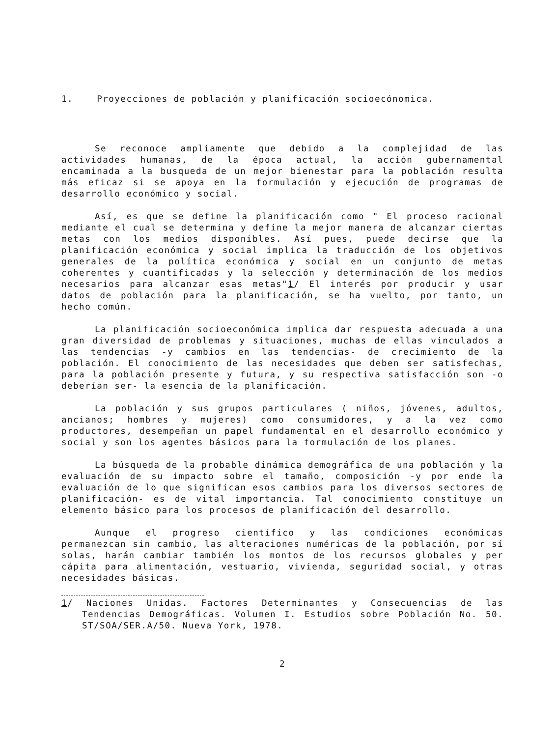1. Proyecciones de población y planificación socioecónomica.
Se reconoce ampliamente que debido a la complejidad de las actividades humanas, de la época actual, la acción gubernamental encaminada a la busqueda de un mejor bienestar para la población resulta más eficaz si se apoya en la formulación y ejecución de programas de desarrollo económico y social.
Así, es que se define la planificación como " El proceso racional mediante el cual se determina y define la mejor manera de alcanzar ciertas metas con los medios disponibles. Así pues, puede decirse que la planificación económica y social implica la traducción de los objetivos generales de la política económica y social en un conjunto de metas coherentes y cuantificadas y la selección y determinación de los medios necesarios para alcanzar esas metas"1/ El interés por producir y usar datos de población para la planificación, se ha vuelto, por tanto, un hecho común.
La planificación socioeconómica implica dar respuesta adecuada a una gran diversidad de problemas y situaciones, muchas de ellas vinculados a las tendencias -y cambios en las tendencias- de crecimiento de la población. El conocimiento de las necesidades que deben ser satisfechas, para la población presente y futura, y su respectiva satisfacción son -o deberían ser- la esencia de la planificación.
La población y sus grupos particulares ( niños, jóvenes, adultos, ancianos; hombres y mujeres) como consumidores, y a la vez como productores, desempeñan un papel fundamental en el desarrollo económico y social y son los agentes básicos para la formulación de los planes.
La búsqueda de la probable dinámica demográfica de una población y la evaluación de su impacto sobre el tamaño, composición -y por ende la evaluación de lo que significan esos cambios para los diversos sectores de planificación- es de vital importancia. Tal conocimiento constituye un elemento básico para los procesos de planificación del desarrollo.
Aunque el progreso científico y las condiciones económicas permanezcan sin cambio, las alteraciones numéricas de la población, por sí solas, harán cambiar también los montos de los recursos globales y per cápita para alimentación, vestuario, vivienda, seguridad social, y otras necesidades básicas.
1/ Naciones Unidas. Factores Determinantes y Consecuencias de las Tendencias Demográficas. Volumen I. Estudios sobre Población No. 50. ST/SOA/SER.A/50. Nueva York, 1978.
2